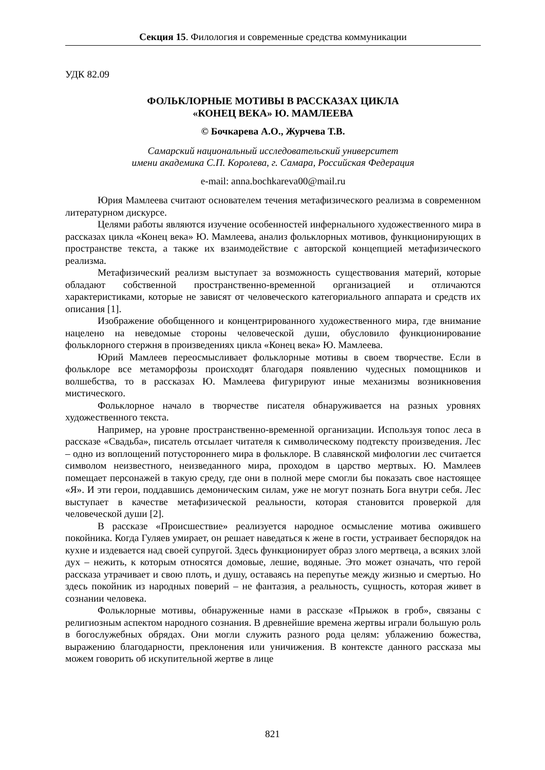Секция 15. Филология и современные средства коммуникации
УДК 82.09
ФОЛЬКЛОРНЫЕ МОТИВЫ В РАССКАЗАХ ЦИКЛА
«КОНЕЦ ВЕКА» Ю. МАМЛЕЕВА
© Бочкарева А.О., Журчева Т.В.
Самарский национальный исследовательский университет
имени академика С.П. Королева, г. Самара, Российская Федерация
e-mail: anna.bochkareva00@mail.ru
Юрия Мамлеева считают основателем течения метафизического реализма в современном литературном дискурсе.
Целями работы являются изучение особенностей инфернального художественного мира в рассказах цикла «Конец века» Ю. Мамлеева, анализ фольклорных мотивов, функционирующих в пространстве текста, а также их взаимодействие с авторской концепцией метафизического реализма.
Метафизический реализм выступает за возможность существования материй, которые обладают собственной пространственно-временной организацией и отличаются характеристиками, которые не зависят от человеческого категориального аппарата и средств их описания [1].
Изображение обобщенного и концентрированного художественного мира, где внимание нацелено на неведомые стороны человеческой души, обусловило функционирование фольклорного стержня в произведениях цикла «Конец века» Ю. Мамлеева.
Юрий Мамлеев переосмысливает фольклорные мотивы в своем творчестве. Если в фольклоре все метаморфозы происходят благодаря появлению чудесных помощников и волшебства, то в рассказах Ю. Мамлеева фигурируют иные механизмы возникновения мистического.
Фольклорное начало в творчестве писателя обнаруживается на разных уровнях художественного текста.
Например, на уровне пространственно-временной организации. Используя топос леса в рассказе «Свадьба», писатель отсылает читателя к символическому подтексту произведения. Лес – одно из воплощений потустороннего мира в фольклоре. В славянской мифологии лес считается символом неизвестного, неизведанного мира, проходом в царство мертвых. Ю. Мамлеев помещает персонажей в такую среду, где они в полной мере смогли бы показать свое настоящее «Я». И эти герои, поддавшись демоническим силам, уже не могут познать Бога внутри себя. Лес выступает в качестве метафизической реальности, которая становится проверкой для человеческой души [2].
В рассказе «Происшествие» реализуется народное осмысление мотива ожившего покойника. Когда Гуляев умирает, он решает наведаться к жене в гости, устраивает беспорядок на кухне и издевается над своей супругой. Здесь функционирует образ злого мертвеца, а всяких злой дух – нежить, к которым относятся домовые, лешие, водяные. Это может означать, что герой рассказа утрачивает и свою плоть, и душу, оставаясь на перепутье между жизнью и смертью. Но здесь покойник из народных поверий – не фантазия, а реальность, сущность, которая живет в сознании человека.
Фольклорные мотивы, обнаруженные нами в рассказе «Прыжок в гроб», связаны с религиозным аспектом народного сознания. В древнейшие времена жертвы играли большую роль в богослужебных обрядах. Они могли служить разного рода целям: ублажению божества, выражению благодарности, преклонения или уничижения. В контексте данного рассказа мы можем говорить об искупительной жертве в лице
821